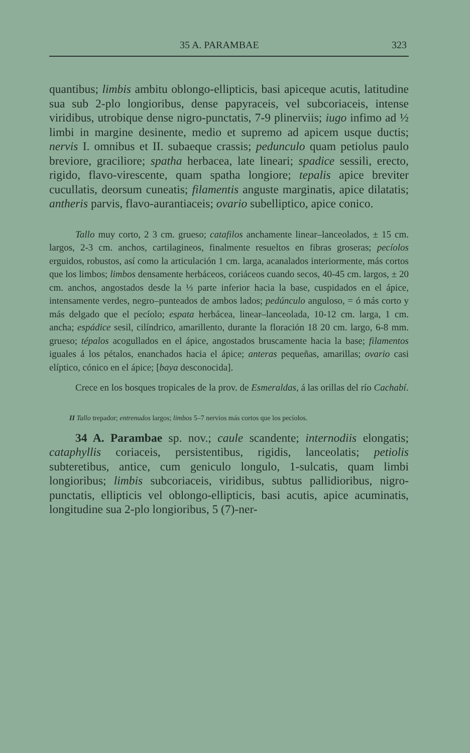35 A. PARAMBAE 323
quantibus; limbis ambitu oblongo-ellipticis, basi apiceque acutis, latitudine sua sub 2-plo longioribus, dense papyraceis, vel subcoriaceis, intense viridibus, utrobique dense nigro-punctatis, 7-9 plinerviis; iugo infimo ad ½ limbi in margine desinente, medio et supremo ad apicem usque ductis; nervis I. omnibus et II. subaeque crassis; pedunculo quam petiolus paulo breviore, graciliore; spatha herbacea, late lineari; spadice sessili, erecto, rigido, flavo-virescente, quam spatha longiore; tepalis apice breviter cucullatis, deorsum cuneatis; filamentis anguste marginatis, apice dilatatis; antheris parvis, flavo-aurantiaceis; ovario subelliptico, apice conico.
Tallo muy corto, 2 3 cm. grueso; catafilos anchamente linear–lanceolados, ± 15 cm. largos, 2-3 cm. anchos, cartilagineos, finalmente resueltos en fibras groseras; pecíolos erguidos, robustos, así como la articulación 1 cm. larga, acanalados interiormente, más cortos que los limbos; limbos densamente herbáceos, coriáceos cuando secos, 40-45 cm. largos, ± 20 cm. anchos, angostados desde la ⅓ parte inferior hacia la base, cuspidados en el ápice, intensamente verdes, negro–punteados de ambos lados; pedúnculo anguloso, = ó más corto y más delgado que el pecíolo; espata herbácea, linear–lanceolada, 10-12 cm. larga, 1 cm. ancha; espádice sesil, cilíndrico, amarillento, durante la floración 18 20 cm. largo, 6-8 mm. grueso; tépalos acogullados en el ápice, angostados bruscamente hacia la base; filamentos iguales á los pétalos, enanchados hacia el ápice; anteras pequeñas, amarillas; ovario casi elíptico, cónico en el ápice; [baya desconocida].
Crece en los bosques tropicales de la prov. de Esmeraldas, á las orillas del río Cachabí.
II Tallo trepador; entrenudos largos; limbos 5–7 nervios más cortos que los pecíolos.
34 A. Parambae sp. nov.; caule scandente; internodiis elongatis; cataphyllis coriaceis, persistentibus, rigidis, lanceolatis; petiolis subteretibus, antice, cum geniculo longulo, 1-sulcatis, quam limbi longioribus; limbis subcoriaceis, viridibus, subtus pallidioribus, nigro-punctatis, ellipticis vel oblongo-ellipticis, basi acutis, apice acuminatis, longitudine sua 2-plo longioribus, 5 (7)-ner-